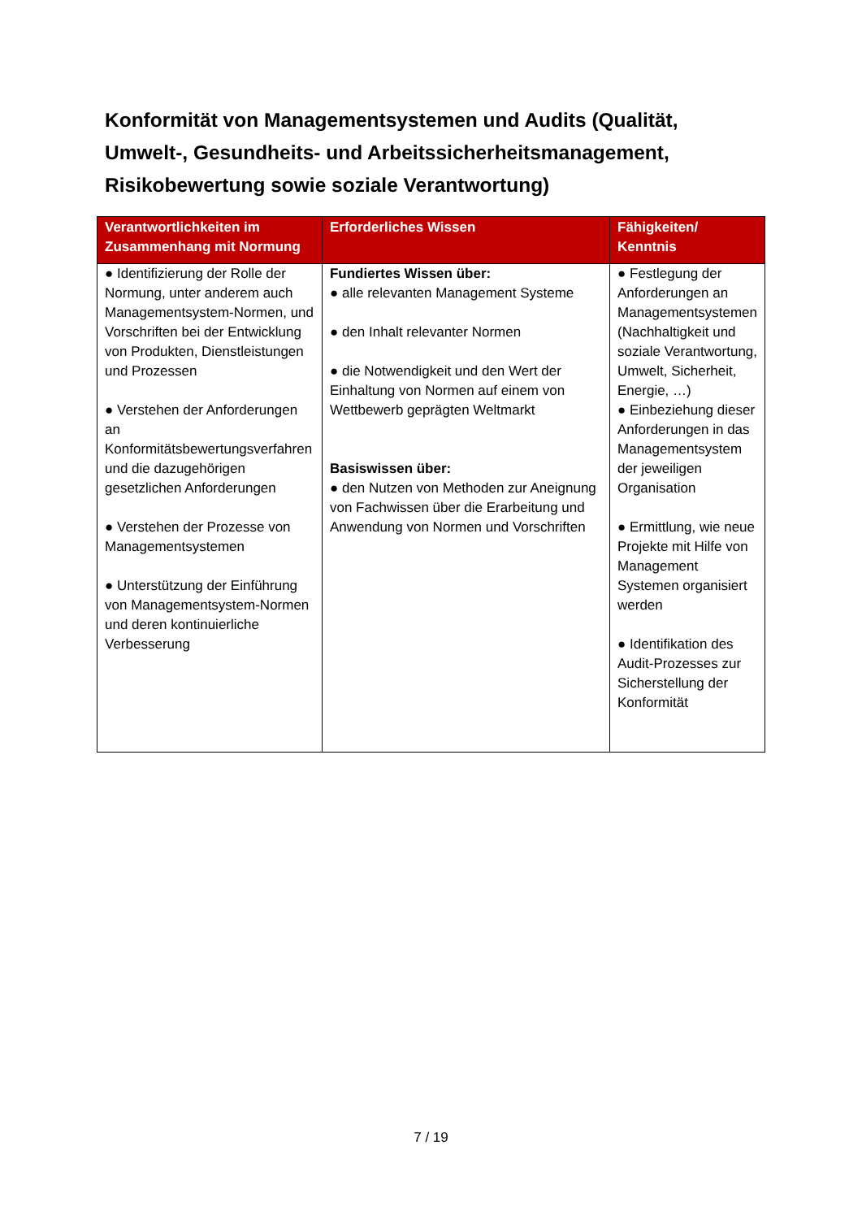Konformität von Managementsystemen und Audits (Qualität, Umwelt-, Gesundheits- und Arbeitssicherheitsmanagement, Risikobewertung sowie soziale Verantwortung)
| Verantwortlichkeiten im Zusammenhang mit Normung | Erforderliches Wissen | Fähigkeiten/ Kenntnis |
| --- | --- | --- |
| ● Identifizierung der Rolle der Normung, unter anderem auch Managementsystem-Normen, und Vorschriften bei der Entwicklung von Produkten, Dienstleistungen und Prozessen ● Verstehen der Anforderungen an Konformitätsbewertungsverfahren und die dazugehörigen gesetzlichen Anforderungen ● Verstehen der Prozesse von Managementsystemen ● Unterstützung der Einführung von Managementsystem-Normen und deren kontinuierliche Verbesserung | Fundiertes Wissen über: ● alle relevanten Management Systeme ● den Inhalt relevanter Normen ● die Notwendigkeit und den Wert der Einhaltung von Normen auf einem von Wettbewerb geprägten Weltmarkt Basiswissen über: ● den Nutzen von Methoden zur Aneignung von Fachwissen über die Erarbeitung und Anwendung von Normen und Vorschriften | ● Festlegung der Anforderungen an Managementsystemen (Nachhaltigkeit und soziale Verantwortung, Umwelt, Sicherheit, Energie, …) ● Einbeziehung dieser Anforderungen in das Managementsystem der jeweiligen Organisation ● Ermittlung, wie neue Projekte mit Hilfe von Management Systemen organisiert werden ● Identifikation des Audit-Prozesses zur Sicherstellung der Konformität |
7 / 19